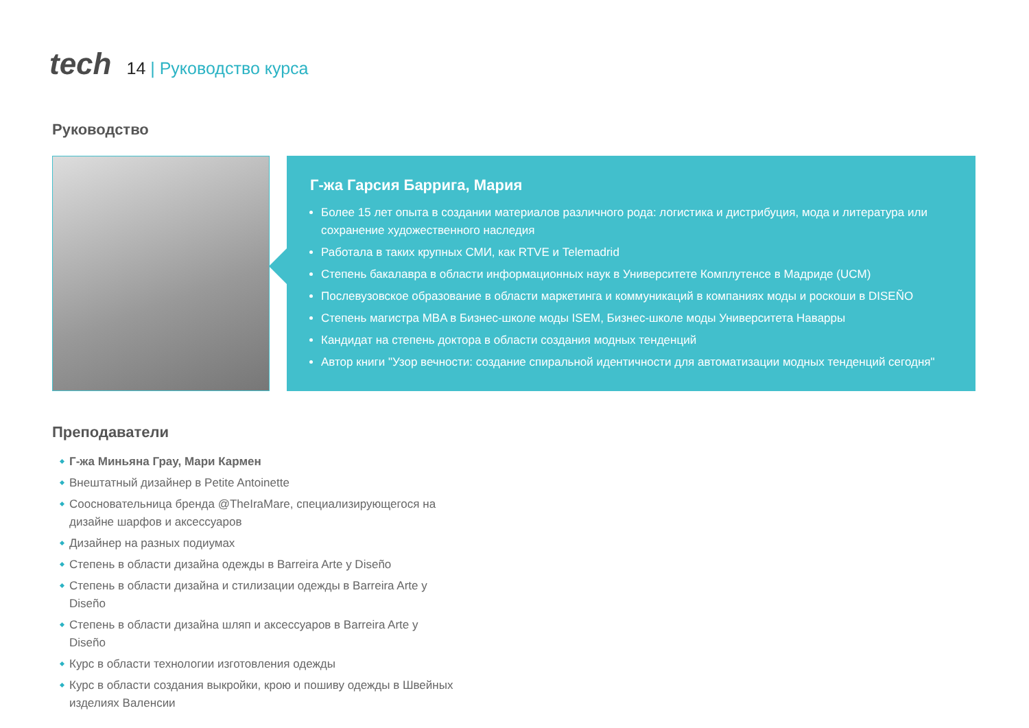tech
14 | Руководство курса
Руководство
Г-жа Гарсия Баррига, Мария
Более 15 лет опыта в создании материалов различного рода: логистика и дистрибуция, мода и литература или сохранение художественного наследия
Работала в таких крупных СМИ, как RTVE и Telemadrid
Степень бакалавра в области информационных наук в Университете Комплутенсе в Мадриде (UCM)
Послевузовское образование в области маркетинга и коммуникаций в компаниях моды и роскоши в DISEÑO
Степень магистра MBA в Бизнес-школе моды ISEM, Бизнес-школе моды Университета Наварры
Кандидат на степень доктора в области создания модных тенденций
Автор книги "Узор вечности: создание спиральной идентичности для автоматизации модных тенденций сегодня"
Преподаватели
Г-жа Миньяна Грау, Мари Кармен
Внештатный дизайнер в Petite Antoinette
Сооснователь­ница бренда @TheIraMare, специализирующегося на дизайне шарфов и аксессуаров
Дизайнер на разных подиумах
Степень в области дизайна одежды в Barreira Arte y Diseño
Степень в области дизайна и стилизации одежды в Barreira Arte y Diseño
Степень в области дизайна шляп и аксессуаров в Barreira Arte y Diseño
Курс в области технологии изготовления одежды
Курс в области создания выкройки, крою и пошиву одежды в Швейных изделиях Валенсии